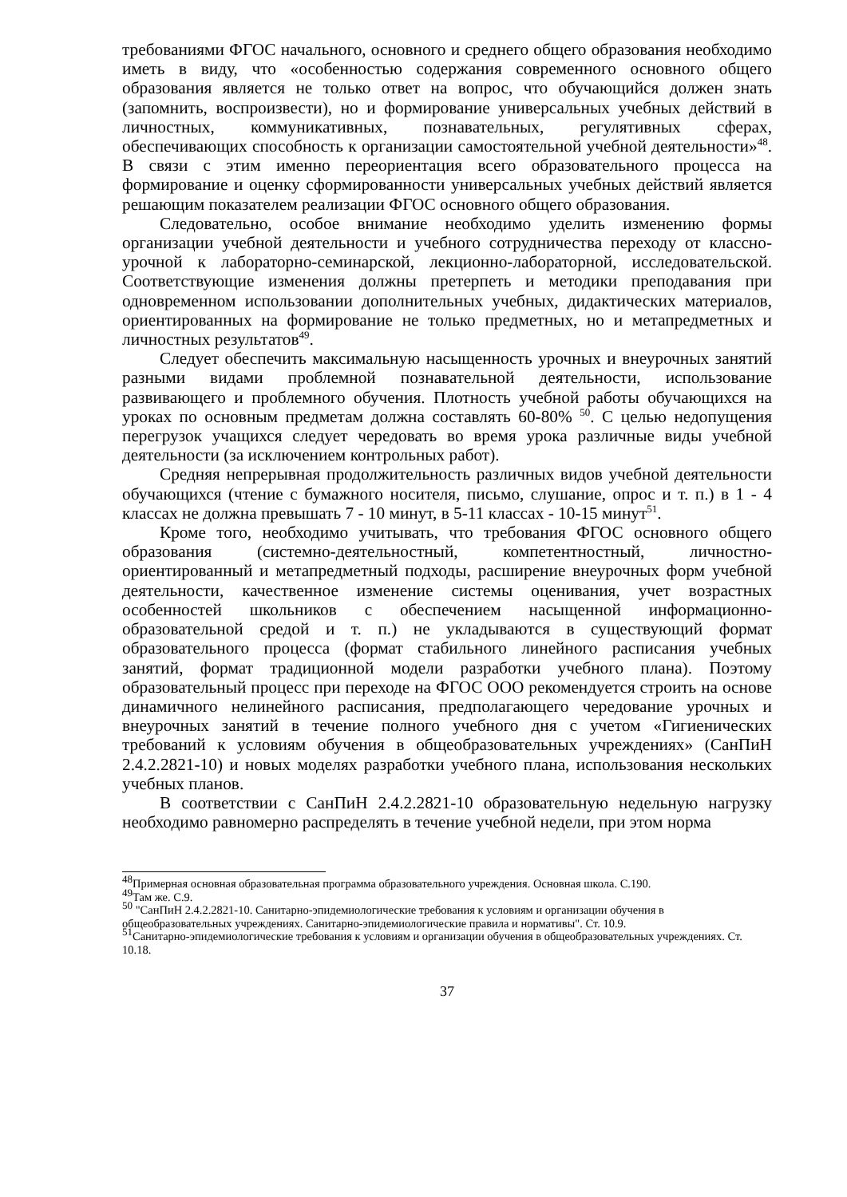требованиями ФГОС начального, основного и среднего общего образования необходимо иметь в виду, что «особенностью содержания современного основного общего образования является не только ответ на вопрос, что обучающийся должен знать (запомнить, воспроизвести), но и формирование универсальных учебных действий в личностных, коммуникативных, познавательных, регулятивных сферах, обеспечивающих способность к организации самостоятельной учебной деятельности»<sup>48</sup>. В связи с этим именно переориентация всего образовательного процесса на формирование и оценку сформированности универсальных учебных действий является решающим показателем реализации ФГОС основного общего образования.
Следовательно, особое внимание необходимо уделить изменению формы организации учебной деятельности и учебного сотрудничества переходу от классно-урочной к лабораторно-семинарской, лекционно-лабораторной, исследовательской. Соответствующие изменения должны претерпеть и методики преподавания при одновременном использовании дополнительных учебных, дидактических материалов, ориентированных на формирование не только предметных, но и метапредметных и личностных результатов<sup>49</sup>.
Следует обеспечить максимальную насыщенность урочных и внеурочных занятий разными видами проблемной познавательной деятельности, использование развивающего и проблемного обучения. Плотность учебной работы обучающихся на уроках по основным предметам должна составлять 60-80% <sup>50</sup>. С целью недопущения перегрузок учащихся следует чередовать во время урока различные виды учебной деятельности (за исключением контрольных работ).
Средняя непрерывная продолжительность различных видов учебной деятельности обучающихся (чтение с бумажного носителя, письмо, слушание, опрос и т. п.) в 1 - 4 классах не должна превышать 7 - 10 минут, в 5-11 классах - 10-15 минут<sup>51</sup>.
Кроме того, необходимо учитывать, что требования ФГОС основного общего образования (системно-деятельностный, компетентностный, личностно-ориентированный и метапредметный подходы, расширение внеурочных форм учебной деятельности, качественное изменение системы оценивания, учет возрастных особенностей школьников с обеспечением насыщенной информационно-образовательной средой и т. п.) не укладываются в существующий формат образовательного процесса (формат стабильного линейного расписания учебных занятий, формат традиционной модели разработки учебного плана). Поэтому образовательный процесс при переходе на ФГОС ООО рекомендуется строить на основе динамичного нелинейного расписания, предполагающего чередование урочных и внеурочных занятий в течение полного учебного дня с учетом «Гигиенических требований к условиям обучения в общеобразовательных учреждениях» (СанПиН 2.4.2.2821-10) и новых моделях разработки учебного плана, использования нескольких учебных планов.
В соответствии с СанПиН 2.4.2.2821-10 образовательную недельную нагрузку необходимо равномерно распределять в течение учебной недели, при этом норма
<sup>48</sup> Примерная основная образовательная программа образовательного учреждения. Основная школа. С.190.
<sup>49</sup> Там же. С.9.
<sup>50</sup> "СанПиН 2.4.2.2821-10. Санитарно-эпидемиологические требования к условиям и организации обучения в общеобразовательных учреждениях. Санитарно-эпидемиологические правила и нормативы". Ст. 10.9.
<sup>51</sup> Санитарно-эпидемиологические требования к условиям и организации обучения в общеобразовательных учреждениях. Ст. 10.18.
37